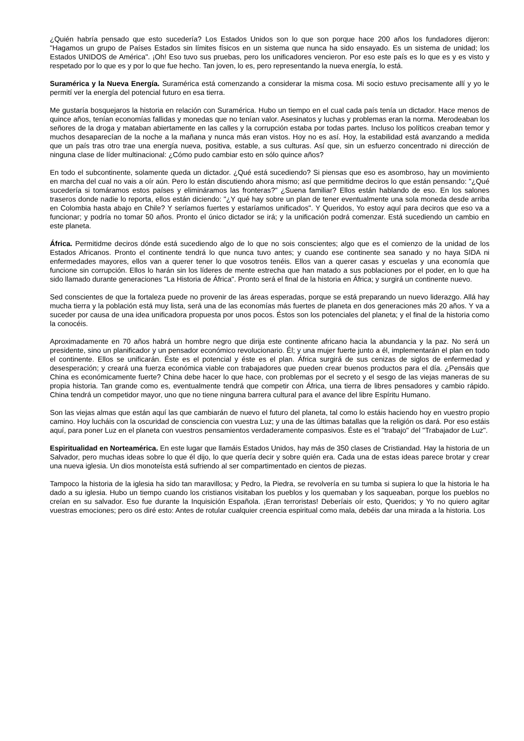¿Quién habría pensado que esto sucedería? Los Estados Unidos son lo que son porque hace 200 años los fundadores dijeron: "Hagamos un grupo de Países Estados sin límites físicos en un sistema que nunca ha sido ensayado. Es un sistema de unidad; los Estados UNIDOS de América". ¡Oh! Eso tuvo sus pruebas, pero los unificadores vencieron. Por eso este país es lo que es y es visto y respetado por lo que es y por lo que fue hecho. Tan joven, lo es, pero representando la nueva energía, lo está.
Suramérica y la Nueva Energía. Suramérica está comenzando a considerar la misma cosa. Mi socio estuvo precisamente allí y yo le permití ver la energía del potencial futuro en esa tierra.
Me gustaría bosquejaros la historia en relación con Suramérica. Hubo un tiempo en el cual cada país tenía un dictador. Hace menos de quince años, tenían economías fallidas y monedas que no tenían valor. Asesinatos y luchas y problemas eran la norma. Merodeaban los señores de la droga y mataban abiertamente en las calles y la corrupción estaba por todas partes. Incluso los políticos creaban temor y muchos desaparecían de la noche a la mañana y nunca más eran vistos. Hoy no es así. Hoy, la estabilidad está avanzando a medida que un país tras otro trae una energía nueva, positiva, estable, a sus culturas. Así que, sin un esfuerzo concentrado ni dirección de ninguna clase de líder multinacional: ¿Cómo pudo cambiar esto en sólo quince años?
En todo el subcontinente, solamente queda un dictador. ¿Qué está sucediendo? Si piensas que eso es asombroso, hay un movimiento en marcha del cual no vais a oír aún. Pero lo están discutiendo ahora mismo; así que permitidme deciros lo que están pensando: "¿Qué sucedería si tomáramos estos países y elimináramos las fronteras?" ¿Suena familiar? Ellos están hablando de eso. En los salones traseros donde nadie lo reporta, ellos están diciendo: "¿Y qué hay sobre un plan de tener eventualmente una sola moneda desde arriba en Colombia hasta abajo en Chile? Y seríamos fuertes y estaríamos unificados". Y Queridos, Yo estoy aquí para deciros que eso va a funcionar; y podría no tomar 50 años. Pronto el único dictador se irá; y la unificación podrá comenzar. Está sucediendo un cambio en este planeta.
África. Permitidme deciros dónde está sucediendo algo de lo que no sois conscientes; algo que es el comienzo de la unidad de los Estados Africanos. Pronto el continente tendrá lo que nunca tuvo antes; y cuando ese continente sea sanado y no haya SIDA ni enfermedades mayores, ellos van a querer tener lo que vosotros tenéis. Ellos van a querer casas y escuelas y una economía que funcione sin corrupción. Ellos lo harán sin los líderes de mente estrecha que han matado a sus poblaciones por el poder, en lo que ha sido llamado durante generaciones "La Historia de África". Pronto será el final de la historia en África; y surgirá un continente nuevo.
Sed conscientes de que la fortaleza puede no provenir de las áreas esperadas, porque se está preparando un nuevo liderazgo. Allá hay mucha tierra y la población está muy lista, será una de las economías más fuertes de planeta en dos generaciones más 20 años. Y va a suceder por causa de una idea unificadora propuesta por unos pocos. Éstos son los potenciales del planeta; y el final de la historia como la conocéis.
Aproximadamente en 70 años habrá un hombre negro que dirija este continente africano hacia la abundancia y la paz. No será un presidente, sino un planificador y un pensador económico revolucionario. Él; y una mujer fuerte junto a él, implementarán el plan en todo el continente. Ellos se unificarán. Éste es el potencial y éste es el plan. África surgirá de sus cenizas de siglos de enfermedad y desesperación; y creará una fuerza económica viable con trabajadores que pueden crear buenos productos para el día. ¿Pensáis que China es económicamente fuerte? China debe hacer lo que hace, con problemas por el secreto y el sesgo de las viejas maneras de su propia historia. Tan grande como es, eventualmente tendrá que competir con África, una tierra de libres pensadores y cambio rápido. China tendrá un competidor mayor, uno que no tiene ninguna barrera cultural para el avance del libre Espíritu Humano.
Son las viejas almas que están aquí las que cambiarán de nuevo el futuro del planeta, tal como lo estáis haciendo hoy en vuestro propio camino. Hoy lucháis con la oscuridad de consciencia con vuestra Luz; y una de las últimas batallas que la religión os dará. Por eso estáis aquí, para poner Luz en el planeta con vuestros pensamientos verdaderamente compasivos. Éste es el "trabajo" del "Trabajador de Luz".
Espiritualidad en Norteamérica. En este lugar que llamáis Estados Unidos, hay más de 350 clases de Cristiandad. Hay la historia de un Salvador, pero muchas ideas sobre lo que él dijo, lo que quería decir y sobre quién era. Cada una de estas ideas parece brotar y crear una nueva iglesia. Un dios monoteísta está sufriendo al ser compartimentado en cientos de piezas.
Tampoco la historia de la iglesia ha sido tan maravillosa; y Pedro, la Piedra, se revolvería en su tumba si supiera lo que la historia le ha dado a su iglesia. Hubo un tiempo cuando los cristianos visitaban los pueblos y los quemaban y los saqueaban, porque los pueblos no creían en su salvador. Eso fue durante la Inquisición Española. ¡Eran terroristas! Deberíais oír esto, Queridos; y Yo no quiero agitar vuestras emociones; pero os diré esto: Antes de rotular cualquier creencia espiritual como mala, debéis dar una mirada a la historia. Los